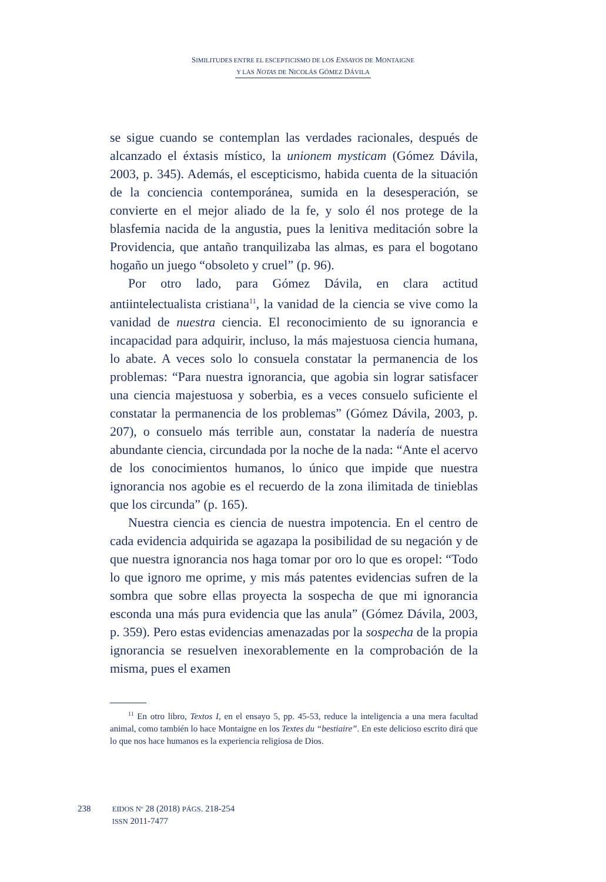SIMILITUDES ENTRE EL ESCEPTICISMO DE LOS ENSAYOS DE MONTAIGNE
Y LAS NOTAS DE NICOLÁS GÓMEZ DÁVILA
se sigue cuando se contemplan las verdades racionales, después de alcanzado el éxtasis místico, la unionem mysticam (Gómez Dávila, 2003, p. 345). Además, el escepticismo, habida cuenta de la situación de la conciencia contemporánea, sumida en la desesperación, se convierte en el mejor aliado de la fe, y solo él nos protege de la blasfemia nacida de la angustia, pues la lenitiva meditación sobre la Providencia, que antaño tranquilizaba las almas, es para el bogotano hogaño un juego “obsoleto y cruel” (p. 96).
Por otro lado, para Gómez Dávila, en clara actitud antiintelectualista cristiana<sup>11</sup>, la vanidad de la ciencia se vive como la vanidad de nuestra ciencia. El reconocimiento de su ignorancia e incapacidad para adquirir, incluso, la más majestuosa ciencia humana, lo abate. A veces solo lo consuela constatar la permanencia de los problemas: “Para nuestra ignorancia, que agobia sin lograr satisfacer una ciencia majestuosa y soberbia, es a veces consuelo suficiente el constatar la permanencia de los problemas” (Gómez Dávila, 2003, p. 207), o consuelo más terrible aun, constatar la nadería de nuestra abundante ciencia, circundada por la noche de la nada: “Ante el acervo de los conocimientos humanos, lo único que impide que nuestra ignorancia nos agobie es el recuerdo de la zona ilimitada de tinieblas que los circunda” (p. 165).
Nuestra ciencia es ciencia de nuestra impotencia. En el centro de cada evidencia adquirida se agazapa la posibilidad de su negación y de que nuestra ignorancia nos haga tomar por oro lo que es oropel: “Todo lo que ignoro me oprime, y mis más patentes evidencias sufren de la sombra que sobre ellas proyecta la sospecha de que mi ignorancia esconda una más pura evidencia que las anula” (Gómez Dávila, 2003, p. 359). Pero estas evidencias amenazadas por la sospecha de la propia ignorancia se resuelven inexorablemente en la comprobación de la misma, pues el examen
<sup>11</sup> En otro libro, Textos I, en el ensayo 5, pp. 45-53, reduce la inteligencia a una mera facultad animal, como también lo hace Montaigne en los Textes du “bestiaire”. En este delicioso escrito dirá que lo que nos hace humanos es la experiencia religiosa de Dios.
238 EIDOS Nº 28 (2018) PÁGS. 218-254
ISSN 2011-7477